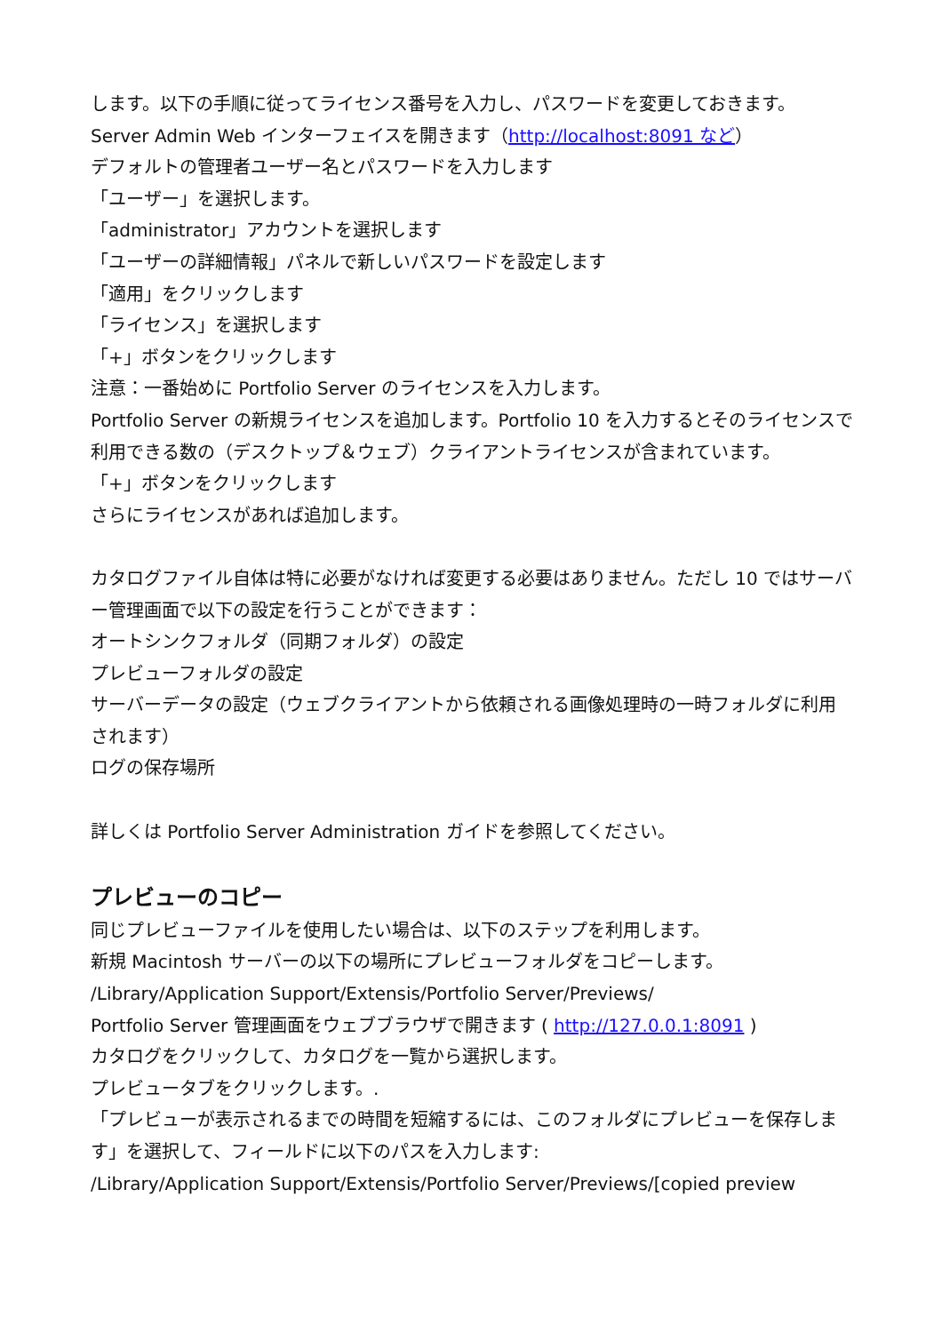します。以下の手順に従ってライセンス番号を入力し、パスワードを変更しておきます。
Server Admin Web インターフェイスを開きます（http://localhost:8091 など）
デフォルトの管理者ユーザー名とパスワードを入力します
「ユーザー」を選択します。
「administrator」アカウントを選択します
「ユーザーの詳細情報」パネルで新しいパスワードを設定します
「適用」をクリックします
「ライセンス」を選択します
「+」ボタンをクリックします
注意：一番始めに Portfolio Server のライセンスを入力します。
Portfolio Server の新規ライセンスを追加します。Portfolio 10 を入力するとそのライセンスで利用できる数の（デスクトップ＆ウェブ）クライアントライセンスが含まれています。
「+」ボタンをクリックします
さらにライセンスがあれば追加します。
カタログファイル自体は特に必要がなければ変更する必要はありません。ただし 10 ではサーバー管理画面で以下の設定を行うことができます：
オートシンクフォルダ（同期フォルダ）の設定
プレビューフォルダの設定
サーバーデータの設定（ウェブクライアントから依頼される画像処理時の一時フォルダに利用されます）
ログの保存場所
詳しくは Portfolio Server Administration ガイドを参照してください。
プレビューのコピー
同じプレビューファイルを使用したい場合は、以下のステップを利用します。
新規 Macintosh サーバーの以下の場所にプレビューフォルダをコピーします。
/Library/Application Support/Extensis/Portfolio Server/Previews/
Portfolio Server 管理画面をウェブブラウザで開きます ( http://127.0.0.1:8091 )
カタログをクリックして、カタログを一覧から選択します。
プレビュータブをクリックします。.
「プレビューが表示されるまでの時間を短縮するには、このフォルダにプレビューを保存します」を選択して、フィールドに以下のパスを入力します:
/Library/Application Support/Extensis/Portfolio Server/Previews/[copied preview